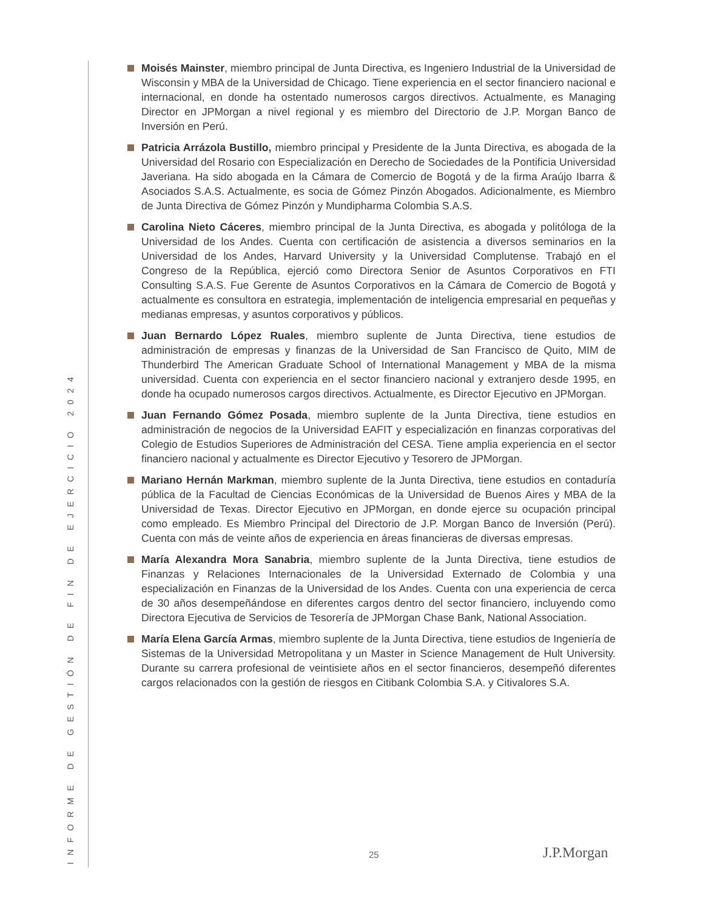INFORME DE GESTIÓN DE FIN DE EJERCICIO 2024
Moisés Mainster, miembro principal de Junta Directiva, es Ingeniero Industrial de la Universidad de Wisconsin y MBA de la Universidad de Chicago. Tiene experiencia en el sector financiero nacional e internacional, en donde ha ostentado numerosos cargos directivos. Actualmente, es Managing Director en JPMorgan a nivel regional y es miembro del Directorio de J.P. Morgan Banco de Inversión en Perú.
Patricia Arrázola Bustillo, miembro principal y Presidente de la Junta Directiva, es abogada de la Universidad del Rosario con Especialización en Derecho de Sociedades de la Pontificia Universidad Javeriana. Ha sido abogada en la Cámara de Comercio de Bogotá y de la firma Araújo Ibarra & Asociados S.A.S. Actualmente, es socia de Gómez Pinzón Abogados. Adicionalmente, es Miembro de Junta Directiva de Gómez Pinzón y Mundipharma Colombia S.A.S.
Carolina Nieto Cáceres, miembro principal de la Junta Directiva, es abogada y politóloga de la Universidad de los Andes. Cuenta con certificación de asistencia a diversos seminarios en la Universidad de los Andes, Harvard University y la Universidad Complutense. Trabajó en el Congreso de la República, ejerció como Directora Senior de Asuntos Corporativos en FTI Consulting S.A.S. Fue Gerente de Asuntos Corporativos en la Cámara de Comercio de Bogotá y actualmente es consultora en estrategia, implementación de inteligencia empresarial en pequeñas y medianas empresas, y asuntos corporativos y públicos.
Juan Bernardo López Ruales, miembro suplente de Junta Directiva, tiene estudios de administración de empresas y finanzas de la Universidad de San Francisco de Quito, MIM de Thunderbird The American Graduate School of International Management y MBA de la misma universidad. Cuenta con experiencia en el sector financiero nacional y extranjero desde 1995, en donde ha ocupado numerosos cargos directivos. Actualmente, es Director Ejecutivo en JPMorgan.
Juan Fernando Gómez Posada, miembro suplente de la Junta Directiva, tiene estudios en administración de negocios de la Universidad EAFIT y especialización en finanzas corporativas del Colegio de Estudios Superiores de Administración del CESA. Tiene amplia experiencia en el sector financiero nacional y actualmente es Director Ejecutivo y Tesorero de JPMorgan.
Mariano Hernán Markman, miembro suplente de la Junta Directiva, tiene estudios en contaduría pública de la Facultad de Ciencias Económicas de la Universidad de Buenos Aires y MBA de la Universidad de Texas. Director Ejecutivo en JPMorgan, en donde ejerce su ocupación principal como empleado. Es Miembro Principal del Directorio de J.P. Morgan Banco de Inversión (Perú). Cuenta con más de veinte años de experiencia en áreas financieras de diversas empresas.
María Alexandra Mora Sanabria, miembro suplente de la Junta Directiva, tiene estudios de Finanzas y Relaciones Internacionales de la Universidad Externado de Colombia y una especialización en Finanzas de la Universidad de los Andes. Cuenta con una experiencia de cerca de 30 años desempeñándose en diferentes cargos dentro del sector financiero, incluyendo como Directora Ejecutiva de Servicios de Tesorería de JPMorgan Chase Bank, National Association.
María Elena García Armas, miembro suplente de la Junta Directiva, tiene estudios de Ingeniería de Sistemas de la Universidad Metropolitana y un Master in Science Management de Hult University. Durante su carrera profesional de veintisiete años en el sector financieros, desempeñó diferentes cargos relacionados con la gestión de riesgos en Citibank Colombia S.A. y Citivalores S.A.
25 J.P.Morgan